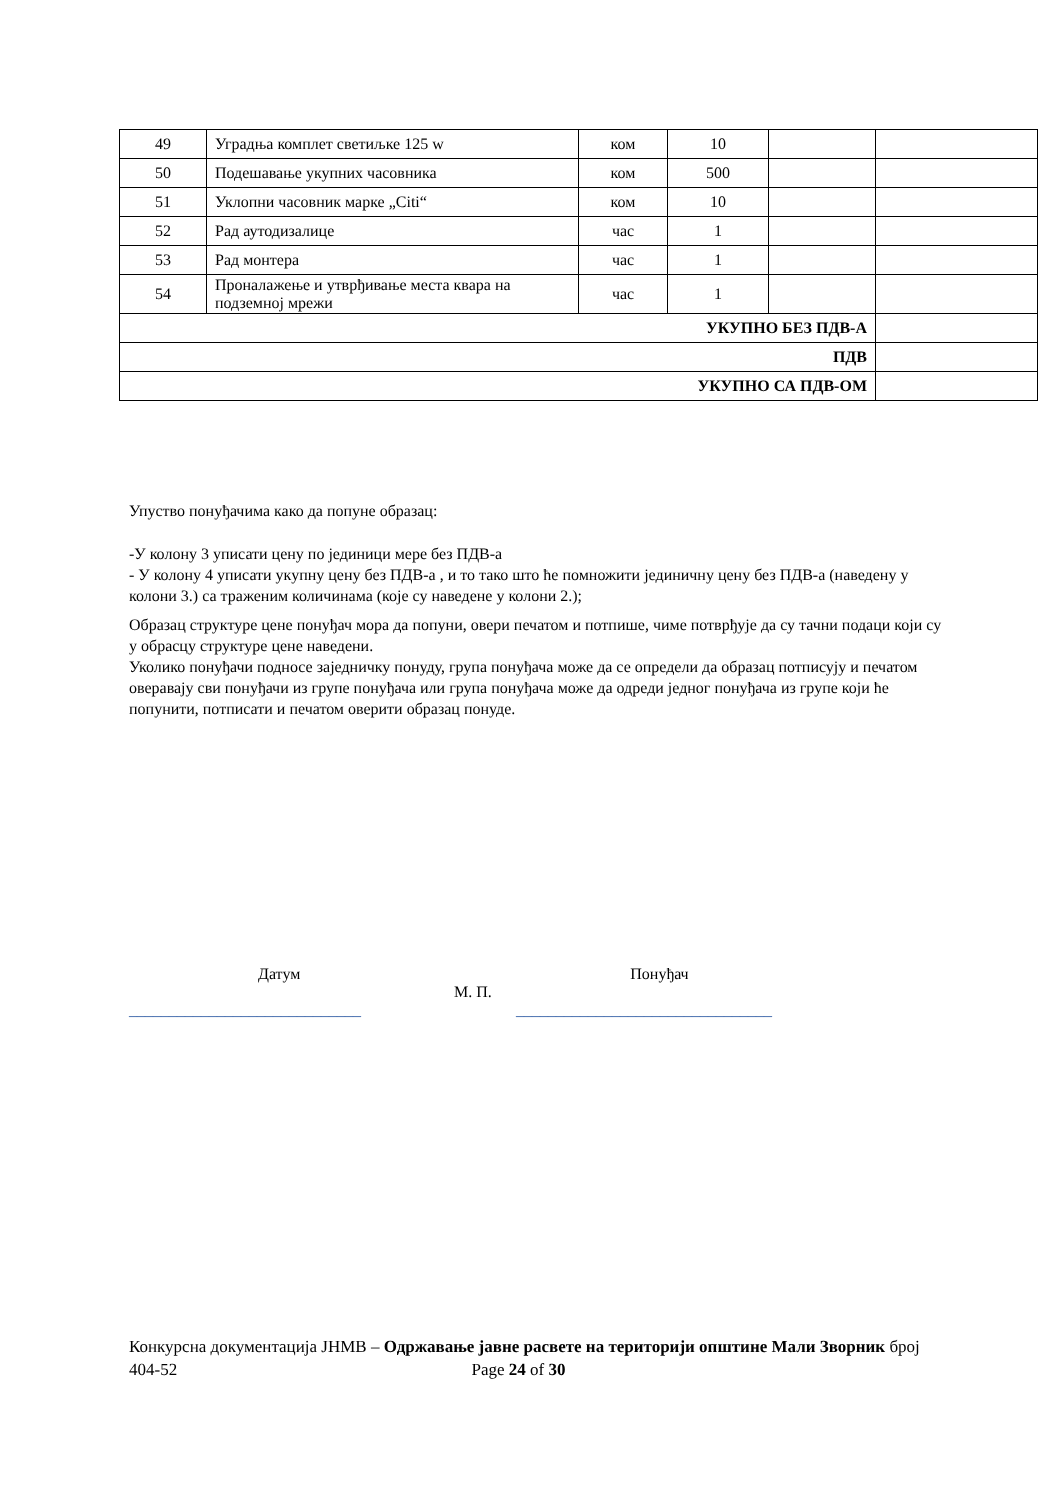| 49 | Уградња комплет светиљке 125 w | ком | 10 | | |
| 50 | Подешавање укупних часовника | ком | 500 | | |
| 51 | Уклопни часовник марке „Citi“ | ком | 10 | | |
| 52 | Рад аутодизалице | час | 1 | | |
| 53 | Рад монтера | час | 1 | | |
| 54 | Проналажење и утврђивање места квара на подземној мрежи | час | 1 | | |
| УКУПНО БЕЗ ПДВ-А | | | | | |
| ПДВ | | | | | |
| УКУПНО СА ПДВ-ОМ | | | | | |
Упуство понуђачима како да попуне образац:
-У колону 3 уписати цену по јединици мере без ПДВ-а
- У колону 4 уписати укупну цену без ПДВ-а , и то тако што ће помножити јединичну цену без ПДВ-а (наведену у колони 3.) са траженим количинама (које су наведене у колони 2.);
Образац структуре цене понуђач мора да попуни, овери печатом и потпише, чиме потврђује да су тачни подаци који су у обрасцу структуре цене наведени.
Уколико понуђачи подносе заједничку понуду, група понуђача може да се определи да образац потписују и печатом оверавају сви понуђачи из групе понуђача или група понуђача може да одреди једног понуђача из групе који ће попунити, потписати и печатом оверити образац понуде.
Датум Понуђач
М. П.
_____________________________ ________________________________
Конкурсна документација ЈНМВ – Одржавање јавне расвете на територији општине Мали Зворник број 404-52 Page 24 of 30